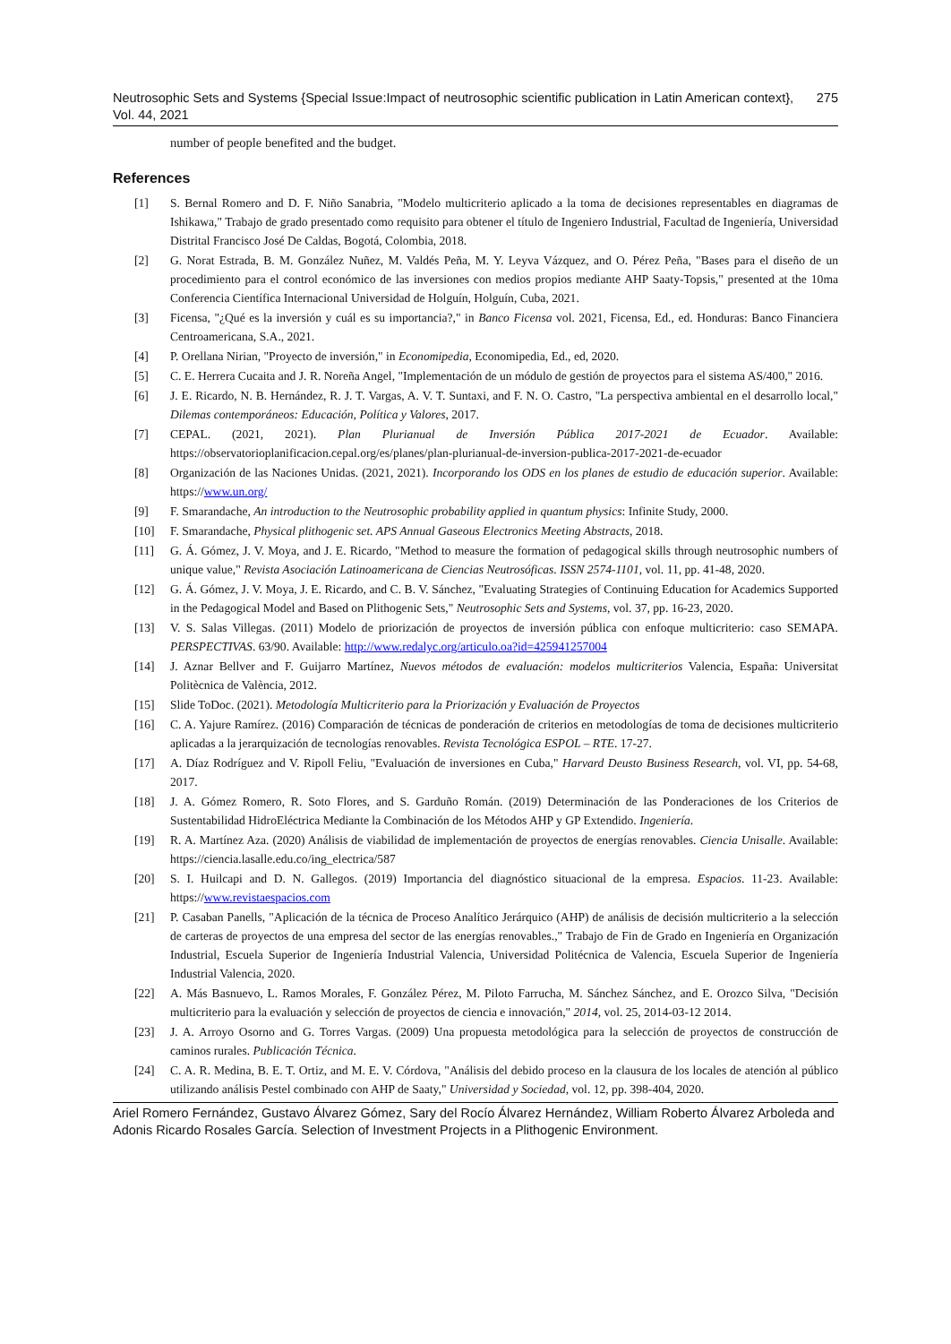Neutrosophic Sets and Systems {Special Issue:Impact of neutrosophic scientific publication in Latin American context}, Vol. 44, 2021 275
number of people benefited and the budget.
References
[1] S. Bernal Romero and D. F. Niño Sanabria, "Modelo multicriterio aplicado a la toma de decisiones representables en diagramas de Ishikawa," Trabajo de grado presentado como requisito para obtener el título de Ingeniero Industrial, Facultad de Ingeniería, Universidad Distrital Francisco José De Caldas, Bogotá, Colombia, 2018.
[2] G. Norat Estrada, B. M. González Nuñez, M. Valdés Peña, M. Y. Leyva Vázquez, and O. Pérez Peña, "Bases para el diseño de un procedimiento para el control económico de las inversiones con medios propios mediante AHP Saaty-Topsis," presented at the 10ma Conferencia Científica Internacional Universidad de Holguín, Holguín, Cuba, 2021.
[3] Ficensa, "¿Qué es la inversión y cuál es su importancia?," in Banco Ficensa vol. 2021, Ficensa, Ed., ed. Honduras: Banco Financiera Centroamericana, S.A., 2021.
[4] P. Orellana Nirian, "Proyecto de inversión," in Economipedia, Economipedia, Ed., ed, 2020.
[5] C. E. Herrera Cucaita and J. R. Noreña Angel, "Implementación de un módulo de gestión de proyectos para el sistema AS/400," 2016.
[6] J. E. Ricardo, N. B. Hernández, R. J. T. Vargas, A. V. T. Suntaxi, and F. N. O. Castro, "La perspectiva ambiental en el desarrollo local," Dilemas contemporáneos: Educación, Política y Valores, 2017.
[7] CEPAL. (2021, 2021). Plan Plurianual de Inversión Pública 2017-2021 de Ecuador. Available: https://observatorioplanificacion.cepal.org/es/planes/plan-plurianual-de-inversion-publica-2017-2021-de-ecuador
[8] Organización de las Naciones Unidas. (2021, 2021). Incorporando los ODS en los planes de estudio de educación superior. Available: https://www.un.org/
[9] F. Smarandache, An introduction to the Neutrosophic probability applied in quantum physics: Infinite Study, 2000.
[10] F. Smarandache, Physical plithogenic set. APS Annual Gaseous Electronics Meeting Abstracts, 2018.
[11] G. Á. Gómez, J. V. Moya, and J. E. Ricardo, "Method to measure the formation of pedagogical skills through neutrosophic numbers of unique value," Revista Asociación Latinoamericana de Ciencias Neutrosóficas. ISSN 2574-1101, vol. 11, pp. 41-48, 2020.
[12] G. Á. Gómez, J. V. Moya, J. E. Ricardo, and C. B. V. Sánchez, "Evaluating Strategies of Continuing Education for Academics Supported in the Pedagogical Model and Based on Plithogenic Sets," Neutrosophic Sets and Systems, vol. 37, pp. 16-23, 2020.
[13] V. S. Salas Villegas. (2011) Modelo de priorización de proyectos de inversión pública con enfoque multicriterio: caso SEMAPA. PERSPECTIVAS. 63/90. Available: http://www.redalyc.org/articulo.oa?id=425941257004
[14] J. Aznar Bellver and F. Guijarro Martínez, Nuevos métodos de evaluación: modelos multicriterios Valencia, España: Universitat Politècnica de València, 2012.
[15] Slide ToDoc. (2021). Metodología Multicriterio para la Priorización y Evaluación de Proyectos
[16] C. A. Yajure Ramírez. (2016) Comparación de técnicas de ponderación de criterios en metodologías de toma de decisiones multicriterio aplicadas a la jerarquización de tecnologías renovables. Revista Tecnológica ESPOL – RTE. 17-27.
[17] A. Díaz Rodríguez and V. Ripoll Feliu, "Evaluación de inversiones en Cuba," Harvard Deusto Business Research, vol. VI, pp. 54-68, 2017.
[18] J. A. Gómez Romero, R. Soto Flores, and S. Garduño Román. (2019) Determinación de las Ponderaciones de los Criterios de Sustentabilidad HidroEléctrica Mediante la Combinación de los Métodos AHP y GP Extendido. Ingeniería.
[19] R. A. Martínez Aza. (2020) Análisis de viabilidad de implementación de proyectos de energías renovables. Ciencia Unisalle. Available: https://ciencia.lasalle.edu.co/ing_electrica/587
[20] S. I. Huilcapi and D. N. Gallegos. (2019) Importancia del diagnóstico situacional de la empresa. Espacios. 11-23. Available: https://www.revistaespacios.com
[21] P. Casaban Panells, "Aplicación de la técnica de Proceso Analítico Jerárquico (AHP) de análisis de decisión multicriterio a la selección de carteras de proyectos de una empresa del sector de las energías renovables.," Trabajo de Fin de Grado en Ingeniería en Organización Industrial, Escuela Superior de Ingeniería Industrial Valencia, Universidad Politécnica de Valencia, Escuela Superior de Ingeniería Industrial Valencia, 2020.
[22] A. Más Basnuevo, L. Ramos Morales, F. González Pérez, M. Piloto Farrucha, M. Sánchez Sánchez, and E. Orozco Silva, "Decisión multicriterio para la evaluación y selección de proyectos de ciencia e innovación," 2014, vol. 25, 2014-03-12 2014.
[23] J. A. Arroyo Osorno and G. Torres Vargas. (2009) Una propuesta metodológica para la selección de proyectos de construcción de caminos rurales. Publicación Técnica.
[24] C. A. R. Medina, B. E. T. Ortiz, and M. E. V. Córdova, "Análisis del debido proceso en la clausura de los locales de atención al público utilizando análisis Pestel combinado con AHP de Saaty," Universidad y Sociedad, vol. 12, pp. 398-404, 2020.
Ariel Romero Fernández, Gustavo Álvarez Gómez, Sary del Rocío Álvarez Hernández, William Roberto Álvarez Arboleda and Adonis Ricardo Rosales García. Selection of Investment Projects in a Plithogenic Environment.